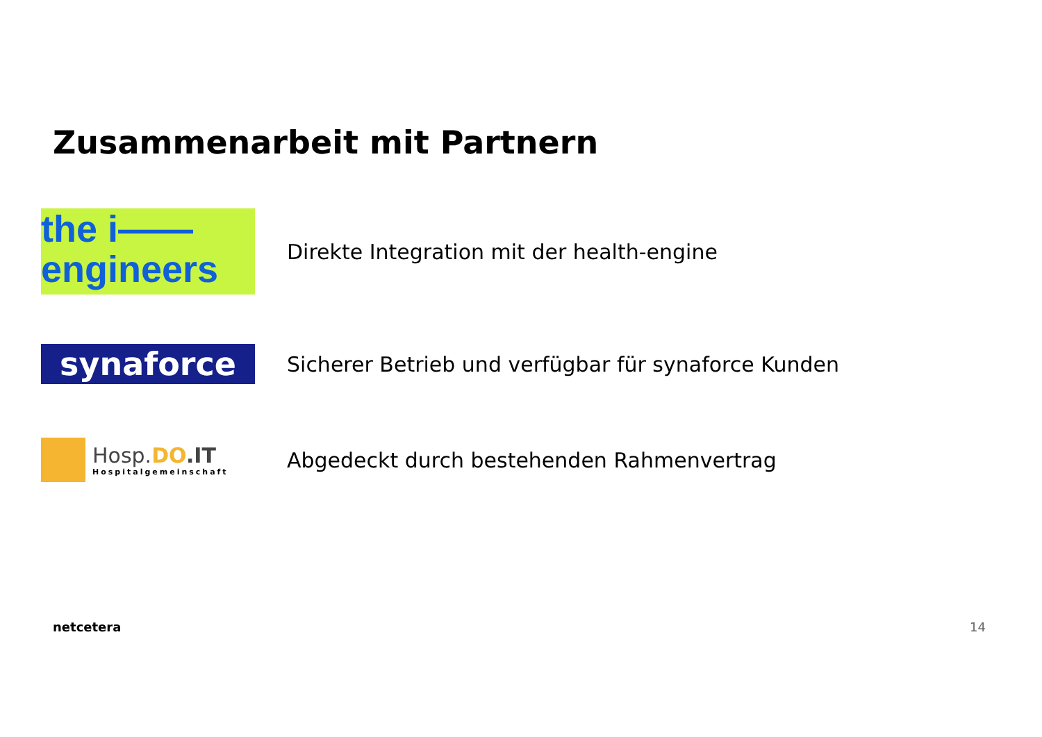Zusammenarbeit mit Partnern
the i——
engineers
Direkte Integration mit der health-engine
synaforce
Sicherer Betrieb und verfügbar für synaforce Kunden
Hosp.DO.IT
Hospitalgemeinschaft
Abgedeckt durch bestehenden Rahmenvertrag
netcetera 14